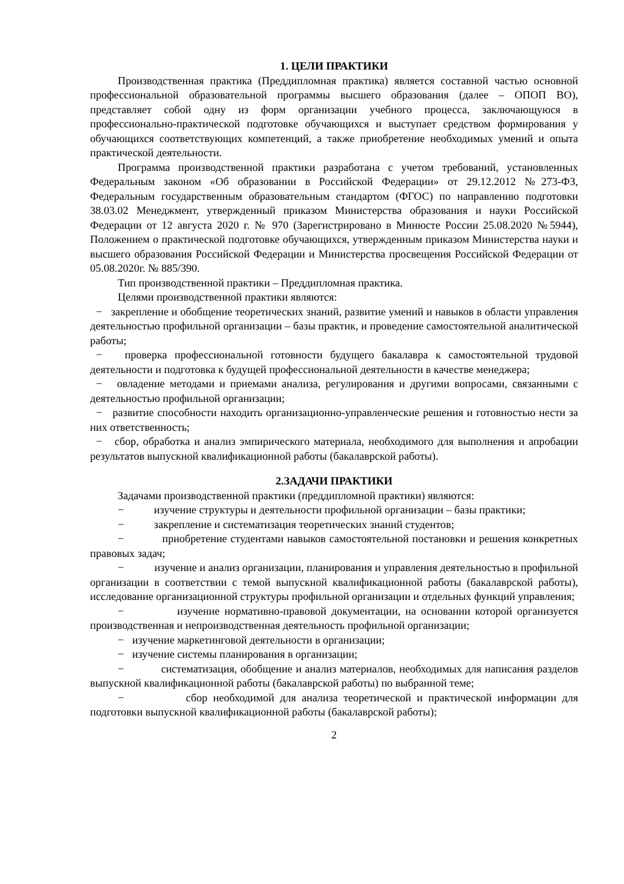1. ЦЕЛИ ПРАКТИКИ
Производственная практика (Преддипломная практика) является составной частью основной профессиональной образовательной программы высшего образования (далее – ОПОП ВО), представляет собой одну из форм организации учебного процесса, заключающуюся в профессионально-практической подготовке обучающихся и выступает средством формирования у обучающихся соответствующих компетенций, а также приобретение необходимых умений и опыта практической деятельности.
Программа производственной практики разработана с учетом требований, установленных Федеральным законом «Об образовании в Российской Федерации» от 29.12.2012 №273-ФЗ, Федеральным государственным образовательным стандартом (ФГОС) по направлению подготовки 38.03.02 Менеджмент, утвержденный приказом Министерства образования и науки Российской Федерации от 12 августа 2020 г. № 970 (Зарегистрировано в Минюсте России 25.08.2020 №5944), Положением о практической подготовке обучающихся, утвержденным приказом Министерства науки и высшего образования Российской Федерации и Министерства просвещения Российской Федерации от 05.08.2020г. № 885/390.
Тип производственной практики – Преддипломная практика.
Целями производственной практики являются:
− закрепление и обобщение теоретических знаний, развитие умений и навыков в области управления деятельностью профильной организации – базы практик, и проведение самостоятельной аналитической работы;
− проверка профессиональной готовности будущего бакалавра к самостоятельной трудовой деятельности и подготовка к будущей профессиональной деятельности в качестве менеджера;
− овладение методами и приемами анализа, регулирования и другими вопросами, связанными с деятельностью профильной организации;
− развитие способности находить организационно-управленческие решения и готовностью нести за них ответственность;
− сбор, обработка и анализ эмпирического материала, необходимого для выполнения и апробации результатов выпускной квалификационной работы (бакалаврской работы).
2.ЗАДАЧИ ПРАКТИКИ
Задачами производственной практики (преддипломной практики) являются:
− изучение структуры и деятельности профильной организации – базы практики;
− закрепление и систематизация теоретических знаний студентов;
− приобретение студентами навыков самостоятельной постановки и решения конкретных правовых задач;
− изучение и анализ организации, планирования и управления деятельностью в профильной организации в соответствии с темой выпускной квалификационной работы (бакалаврской работы), исследование организационной структуры профильной организации и отдельных функций управления;
− изучение нормативно-правовой документации, на основании которой организуется производственная и непроизводственная деятельность профильной организации;
− изучение маркетинговой деятельности в организации;
− изучение системы планирования в организации;
− систематизация, обобщение и анализ материалов, необходимых для написания разделов выпускной квалификационной работы (бакалаврской работы) по выбранной теме;
− сбор необходимой для анализа теоретической и практической информации для подготовки выпускной квалификационной работы (бакалаврской работы);
2